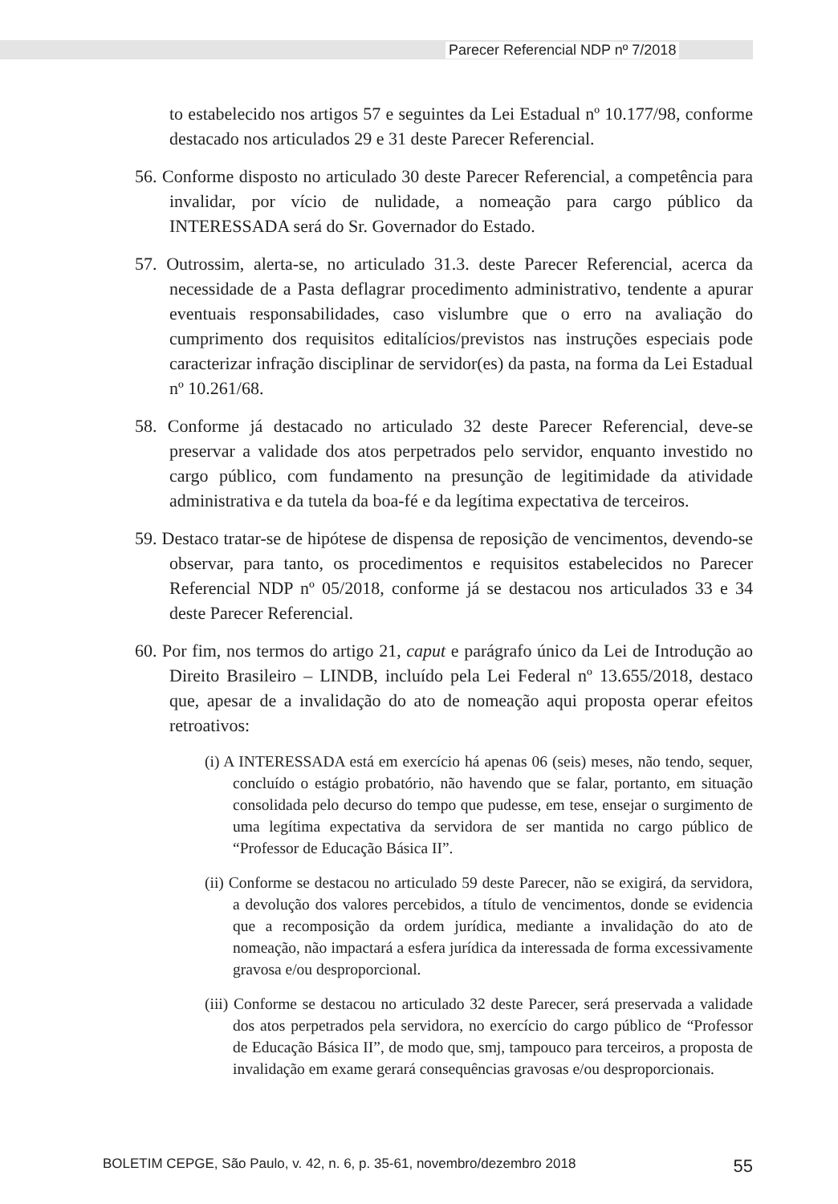Parecer Referencial NDP nº 7/2018
to estabelecido nos artigos 57 e seguintes da Lei Estadual nº 10.177/98, conforme destacado nos articulados 29 e 31 deste Parecer Referencial.
56. Conforme disposto no articulado 30 deste Parecer Referencial, a competência para invalidar, por vício de nulidade, a nomeação para cargo público da INTERESSADA será do Sr. Governador do Estado.
57. Outrossim, alerta-se, no articulado 31.3. deste Parecer Referencial, acerca da necessidade de a Pasta deflagrar procedimento administrativo, tendente a apurar eventuais responsabilidades, caso vislumbre que o erro na avaliação do cumprimento dos requisitos editalícios/previstos nas instruções especiais pode caracterizar infração disciplinar de servidor(es) da pasta, na forma da Lei Estadual nº 10.261/68.
58. Conforme já destacado no articulado 32 deste Parecer Referencial, deve-se preservar a validade dos atos perpetrados pelo servidor, enquanto investido no cargo público, com fundamento na presunção de legitimidade da atividade administrativa e da tutela da boa-fé e da legítima expectativa de terceiros.
59. Destaco tratar-se de hipótese de dispensa de reposição de vencimentos, devendo-se observar, para tanto, os procedimentos e requisitos estabelecidos no Parecer Referencial NDP nº 05/2018, conforme já se destacou nos articulados 33 e 34 deste Parecer Referencial.
60. Por fim, nos termos do artigo 21, caput e parágrafo único da Lei de Introdução ao Direito Brasileiro – LINDB, incluído pela Lei Federal nº 13.655/2018, destaco que, apesar de a invalidação do ato de nomeação aqui proposta operar efeitos retroativos:
(i) A INTERESSADA está em exercício há apenas 06 (seis) meses, não tendo, sequer, concluído o estágio probatório, não havendo que se falar, portanto, em situação consolidada pelo decurso do tempo que pudesse, em tese, ensejar o surgimento de uma legítima expectativa da servidora de ser mantida no cargo público de “Professor de Educação Básica II”.
(ii) Conforme se destacou no articulado 59 deste Parecer, não se exigirá, da servidora, a devolução dos valores percebidos, a título de vencimentos, donde se evidencia que a recomposição da ordem jurídica, mediante a invalidação do ato de nomeação, não impactará a esfera jurídica da interessada de forma excessivamente gravosa e/ou desproporcional.
(iii) Conforme se destacou no articulado 32 deste Parecer, será preservada a validade dos atos perpetrados pela servidora, no exercício do cargo público de “Professor de Educação Básica II”, de modo que, smj, tampouco para terceiros, a proposta de invalidação em exame gerará consequências gravosas e/ou desproporcionais.
BOLETIM CEPGE, São Paulo, v. 42, n. 6, p. 35-61, novembro/dezembro 2018 55